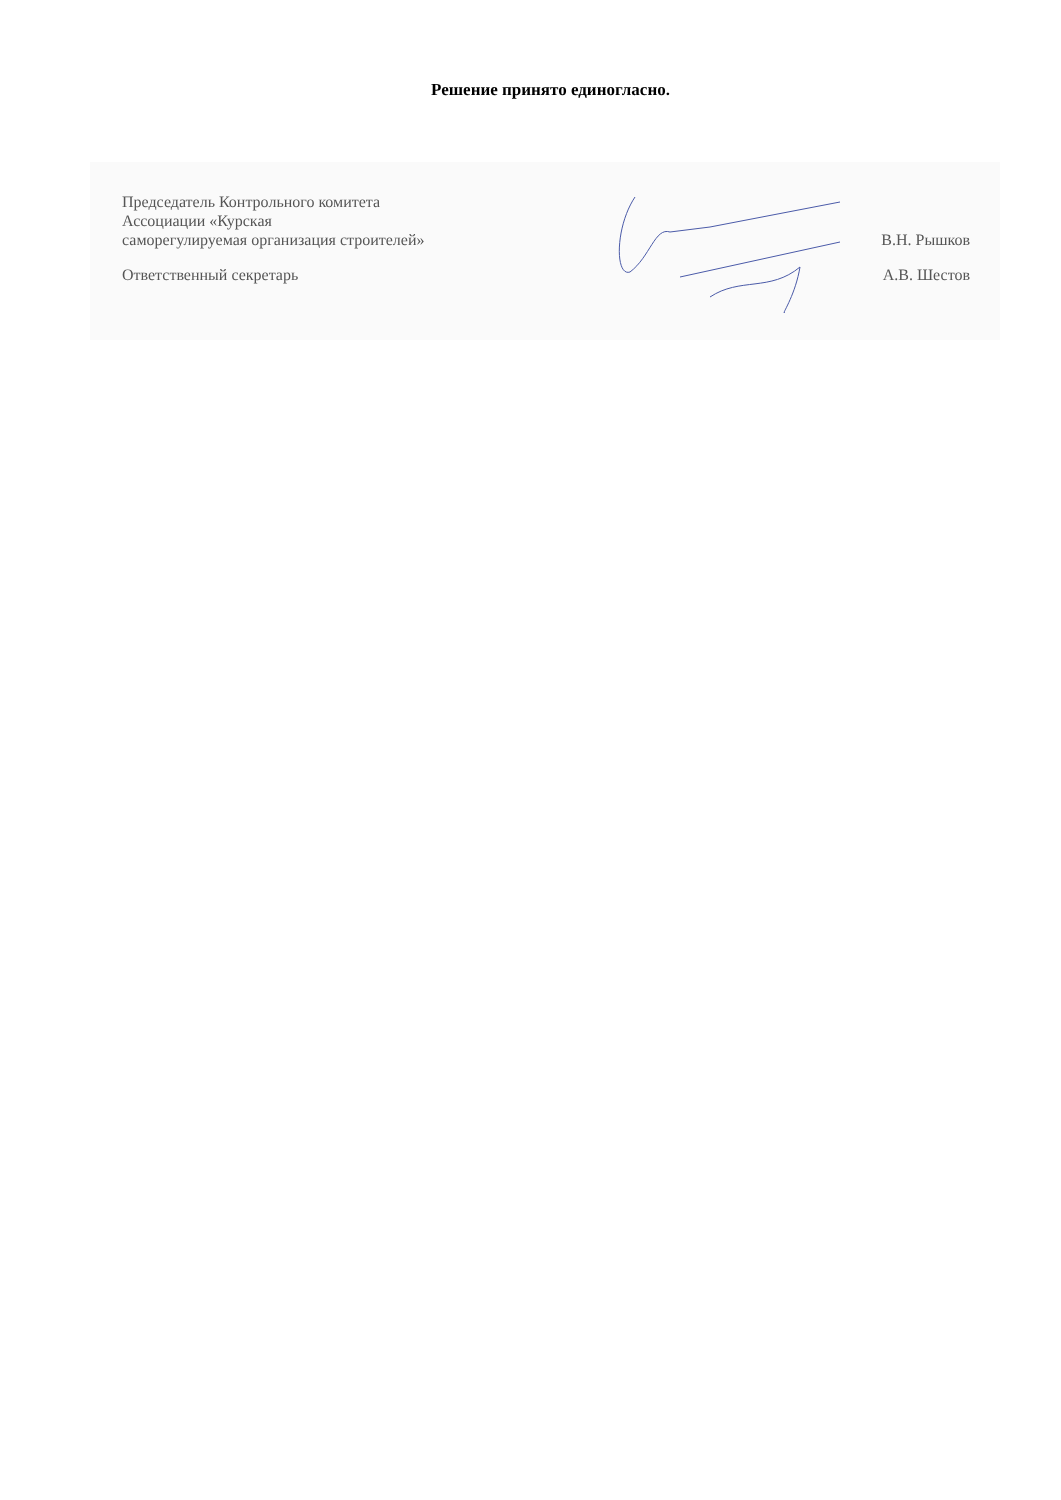Решение принято единогласно.
Председатель Контрольного комитета
Ассоциации «Курская
саморегулируемая организация строителей»
В.Н. Рышков
Ответственный секретарь
А.В. Шестов